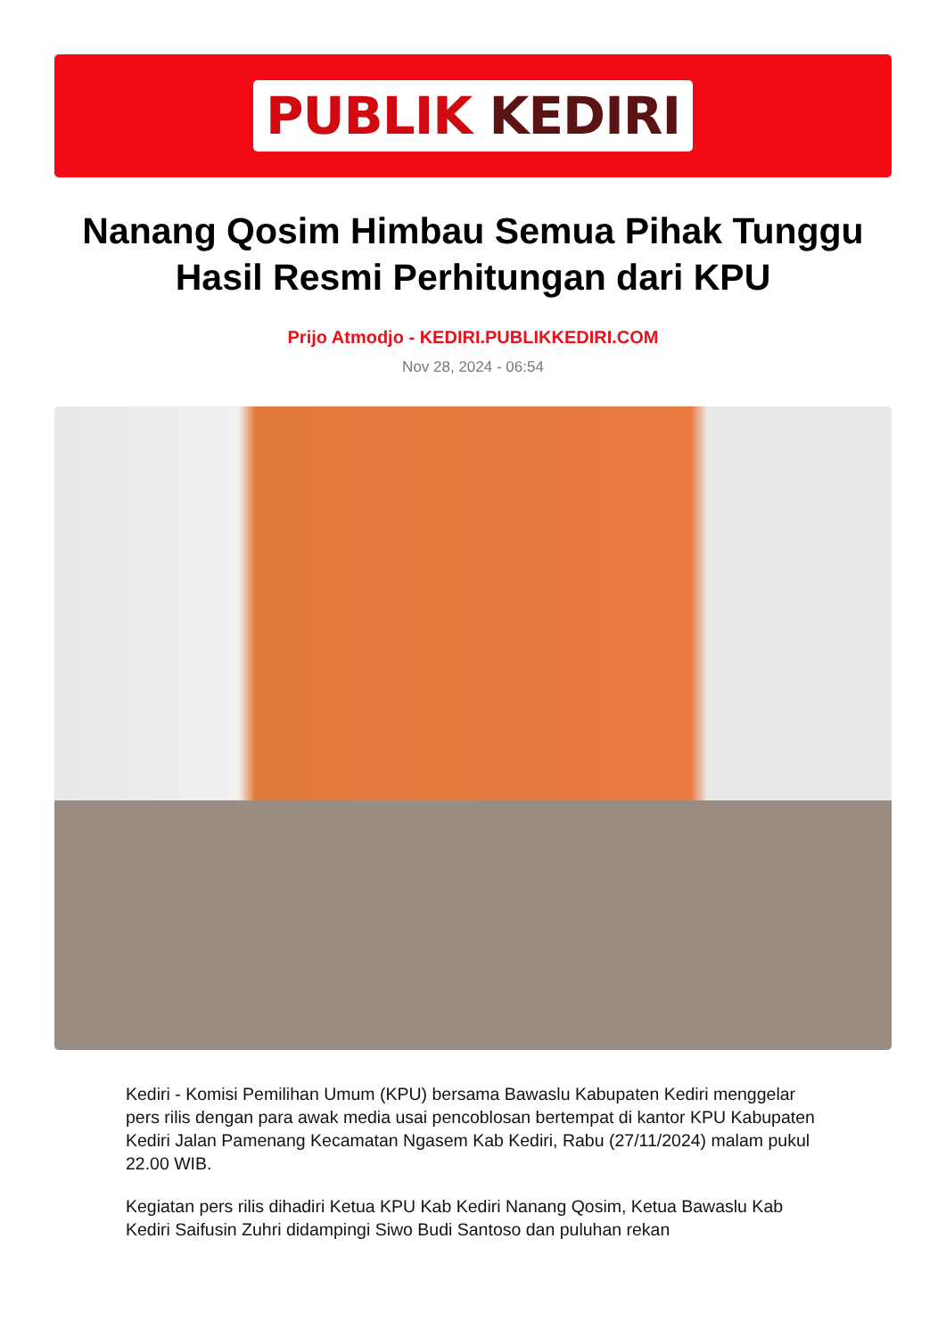PUBLIK KEDIRI
Nanang Qosim Himbau Semua Pihak Tunggu Hasil Resmi Perhitungan dari KPU
Prijo Atmodjo - KEDIRI.PUBLIKKEDIRI.COM
Nov 28, 2024 - 06:54
Kediri - Komisi Pemilihan Umum (KPU) bersama Bawaslu Kabupaten Kediri menggelar pers rilis dengan para awak media usai pencoblosan bertempat di kantor KPU Kabupaten Kediri Jalan Pamenang Kecamatan Ngasem Kab Kediri, Rabu (27/11/2024) malam pukul 22.00 WIB.
Kegiatan pers rilis dihadiri Ketua KPU Kab Kediri Nanang Qosim, Ketua Bawaslu Kab Kediri Saifusin Zuhri didampingi Siwo Budi Santoso dan puluhan rekan